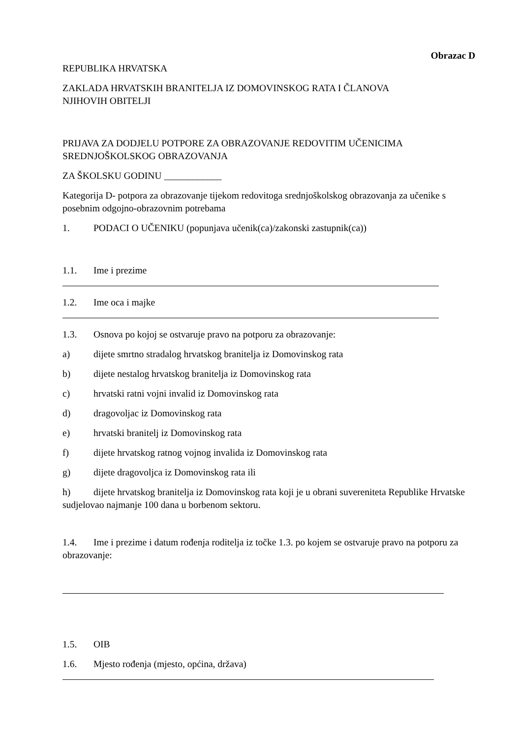Obrazac D
REPUBLIKA HRVATSKA
ZAKLADA HRVATSKIH BRANITELJA IZ DOMOVINSKOG RATA I ČLANOVA
NJIHOVIH OBITELJI
PRIJAVA ZA DODJELU POTPORE ZA OBRAZOVANJE REDOVITIM UČENICIMA SREDNJOŠKOLSKOG OBRAZOVANJA
ZA ŠKOLSKU GODINU ____________
Kategorija D- potpora za obrazovanje tijekom redovitoga srednjoškolskog obrazovanja za učenike s posebnim odgojno-obrazovnim potrebama
1. PODACI O UČENIKU (popunjava učenik(ca)/zakonski zastupnik(ca))
1.1. Ime i prezime
1.2. Ime oca i majke
1.3. Osnova po kojoj se ostvaruje pravo na potporu za obrazovanje:
a) dijete smrtno stradalog hrvatskog branitelja iz Domovinskog rata
b) dijete nestalog hrvatskog branitelja iz Domovinskog rata
c) hrvatski ratni vojni invalid iz Domovinskog rata
d) dragovoljac iz Domovinskog rata
e) hrvatski branitelj iz Domovinskog rata
f) dijete hrvatskog ratnog vojnog invalida iz Domovinskog rata
g) dijete dragovoljca iz Domovinskog rata ili
h) dijete hrvatskog branitelja iz Domovinskog rata koji je u obrani suvereniteta Republike Hrvatske sudjelovao najmanje 100 dana u borbenom sektoru.
1.4. Ime i prezime i datum rođenja roditelja iz točke 1.3. po kojem se ostvaruje pravo na potporu za obrazovanje:
1.5. OIB
1.6. Mjesto rođenja (mjesto, općina, država)